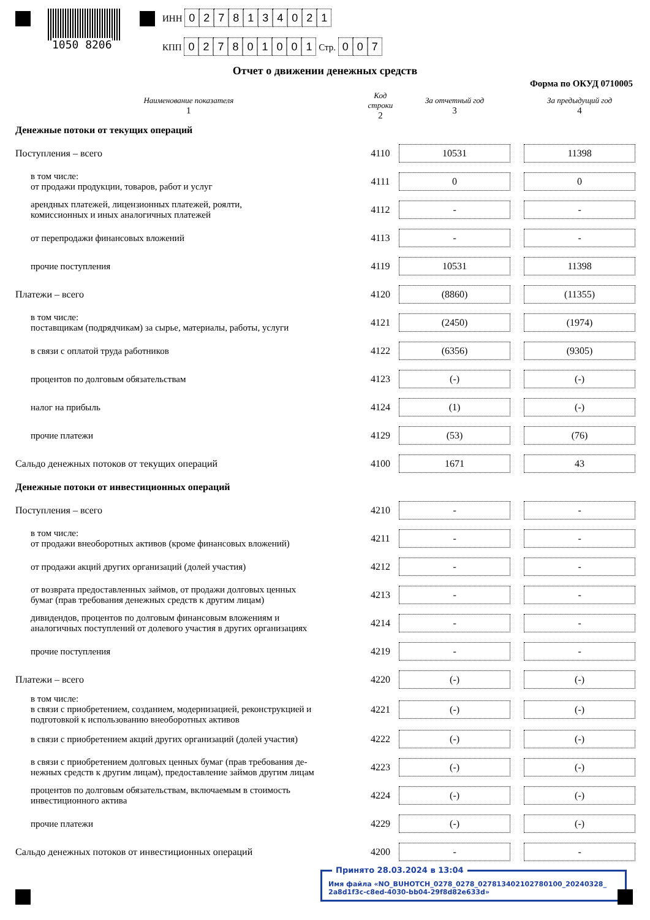1050 8206
ИНН 0278134021
КПП 027801001 Стр. 007
Отчет о движении денежных средств
Форма по ОКУД 0710005
| Наименование показателя 1 | Код строки 2 | За отчетный год 3 | | За предыдущий год 4 |
| --- | --- | --- | --- | --- |
| Денежные потоки от текущих операций | | | | |
| Поступления – всего | 4110 | 10531 | | 11398 |
| в том числе: от продажи продукции, товаров, работ и услуг | 4111 | 0 | | 0 |
| арендных платежей, лицензионных платежей, роялти, комиссионных и иных аналогичных платежей | 4112 | - | | - |
| от перепродажи финансовых вложений | 4113 | - | | - |
| прочие поступления | 4119 | 10531 | | 11398 |
| Платежи – всего | 4120 | (8860) | | (11355) |
| в том числе: поставщикам (подрядчикам) за сырье, материалы, работы, услуги | 4121 | (2450) | | (1974) |
| в связи с оплатой труда работников | 4122 | (6356) | | (9305) |
| процентов по долговым обязательствам | 4123 | (-) | | (-) |
| налог на прибыль | 4124 | (1) | | (-) |
| прочие платежи | 4129 | (53) | | (76) |
| Сальдо денежных потоков от текущих операций | 4100 | 1671 | | 43 |
| Денежные потоки от инвестиционных операций | | | | |
| Поступления – всего | 4210 | - | | - |
| в том числе: от продажи внеоборотных активов (кроме финансовых вложений) | 4211 | - | | - |
| от продажи акций других организаций (долей участия) | 4212 | - | | - |
| от возврата предоставленных займов, от продажи долговых ценных бумаг (прав требования денежных средств к другим лицам) | 4213 | - | | - |
| дивидендов, процентов по долговым финансовым вложениям и аналогичных поступлений от долевого участия в других организациях | 4214 | - | | - |
| прочие поступления | 4219 | - | | - |
| Платежи – всего | 4220 | (-) | | (-) |
| в том числе: в связи с приобретением, созданием, модернизацией, реконструкцией и подготовкой к использованию внеоборотных активов | 4221 | (-) | | (-) |
| в связи с приобретением акций других организаций (долей участия) | 4222 | (-) | | (-) |
| в связи с приобретением долговых ценных бумаг (прав требования де- нежных средств к другим лицам), предоставление займов другим лицам | 4223 | (-) | | (-) |
| процентов по долговым обязательствам, включаемым в стоимость инвестиционного актива | 4224 | (-) | | (-) |
| прочие платежи | 4229 | (-) | | (-) |
| Сальдо денежных потоков от инвестиционных операций | 4200 | - | | - |
Принято 28.03.2024 в 13:04
Имя файла «NO_BUHOTCH_0278_0278_027813402102780100_20240328_
2a8d1f3c-c8ed-4030-bb04-29f8d82e633d»